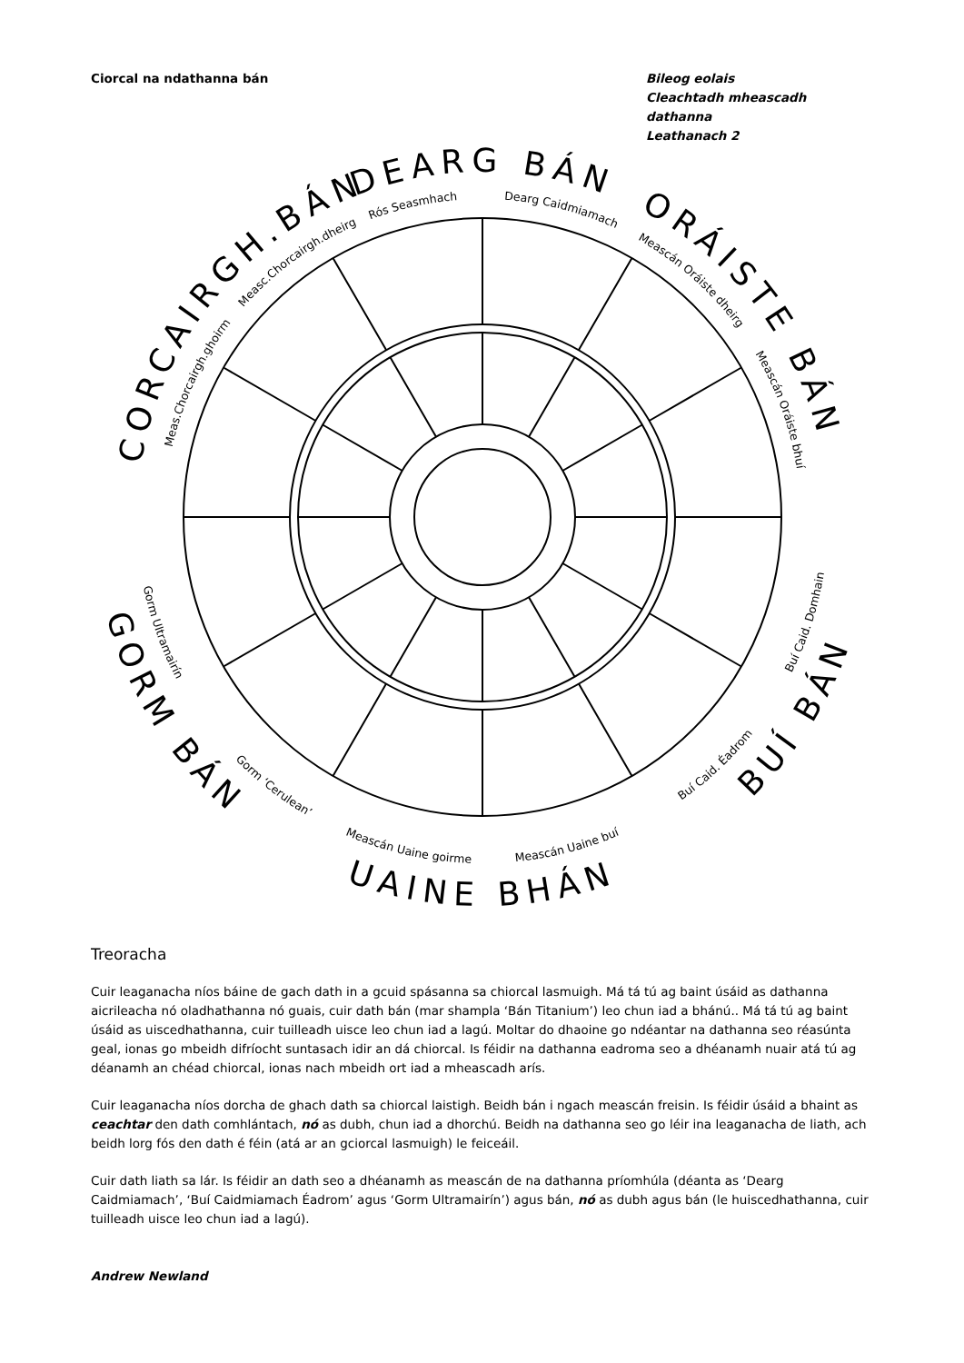Ciorcal na ndathanna bán Bileog eolais
Cleachtadh mheascadh dathanna
Leathanach 2
CORCAIRGH.BÁN
DEARG BÁN
ORÁISTE BÁN
GORM BÁN
UAINE BHÁN
BUÍ BÁN
Meas.Chorcairgh.ghoirm
Measc.Chorcairgh.dheirg
Rós Seasmhach
Dearg Caidmiamach
Meascán Oráiste dheirg
Meascán Oráiste bhuí
Gorm Ultramairín
Gorm ‘Cerulean’
Meascán Uaine goirme
Meascán Uaine buí
Buí Caid. Éadrom
Buí Caid. Domhain
Treoracha
Cuir leaganacha níos báine de gach dath in a gcuid spásanna sa chiorcal lasmuigh. Má tá tú ag baint úsáid as dathanna aicrileacha nó oladhathanna nó guais, cuir dath bán (mar shampla ‘Bán Titanium’) leo chun iad a bhánú.. Má tá tú ag baint úsáid as uiscedhathanna, cuir tuilleadh uisce leo chun iad a lagú. Moltar do dhaoine go ndéantar na dathanna seo réasúnta geal, ionas go mbeidh difríocht suntasach idir an dá chiorcal. Is féidir na dathanna eadroma seo a dhéanamh nuair atá tú ag déanamh an chéad chiorcal, ionas nach mbeidh ort iad a mheascadh arís.
Cuir leaganacha níos dorcha de ghach dath sa chiorcal laistigh. Beidh bán i ngach meascán freisin. Is féidir úsáid a bhaint as ceachtar den dath comhlántach, nó as dubh, chun iad a dhorchú. Beidh na dathanna seo go léir ina leaganacha de liath, ach beidh lorg fós den dath é féin (atá ar an gciorcal lasmuigh) le feiceáil.
Cuir dath liath sa lár. Is féidir an dath seo a dhéanamh as meascán de na dathanna príomhúla (déanta as ‘Dearg Caidmiamach’, ‘Buí Caidmiamach Éadrom’ agus ‘Gorm Ultramairín’) agus bán, nó as dubh agus bán (le huiscedhathanna, cuir tuilleadh uisce leo chun iad a lagú).
Andrew Newland